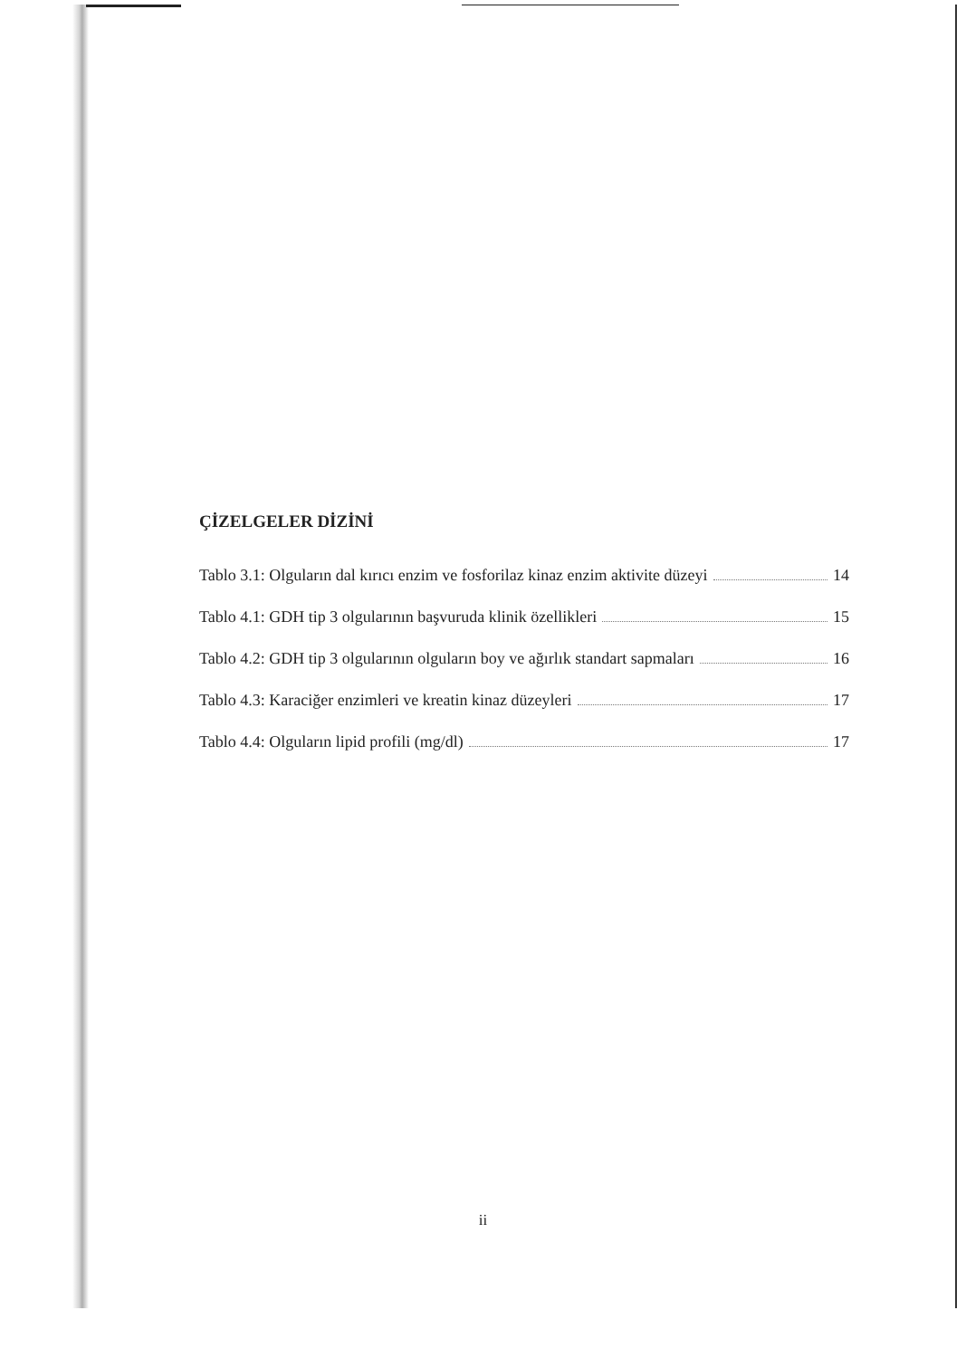ÇİZELGELER DİZİNİ
Tablo 3.1: Olguların dal kırıcı enzim ve fosforilaz kinaz enzim aktivite düzeyi 14
Tablo 4.1: GDH tip 3 olgularının başvuruda klinik özellikleri 15
Tablo 4.2: GDH tip 3 olgularının olguların boy ve ağırlık standart sapmaları 16
Tablo 4.3: Karaciğer enzimleri ve kreatin kinaz düzeyleri 17
Tablo 4.4: Olguların lipid profili (mg/dl) 17
ii